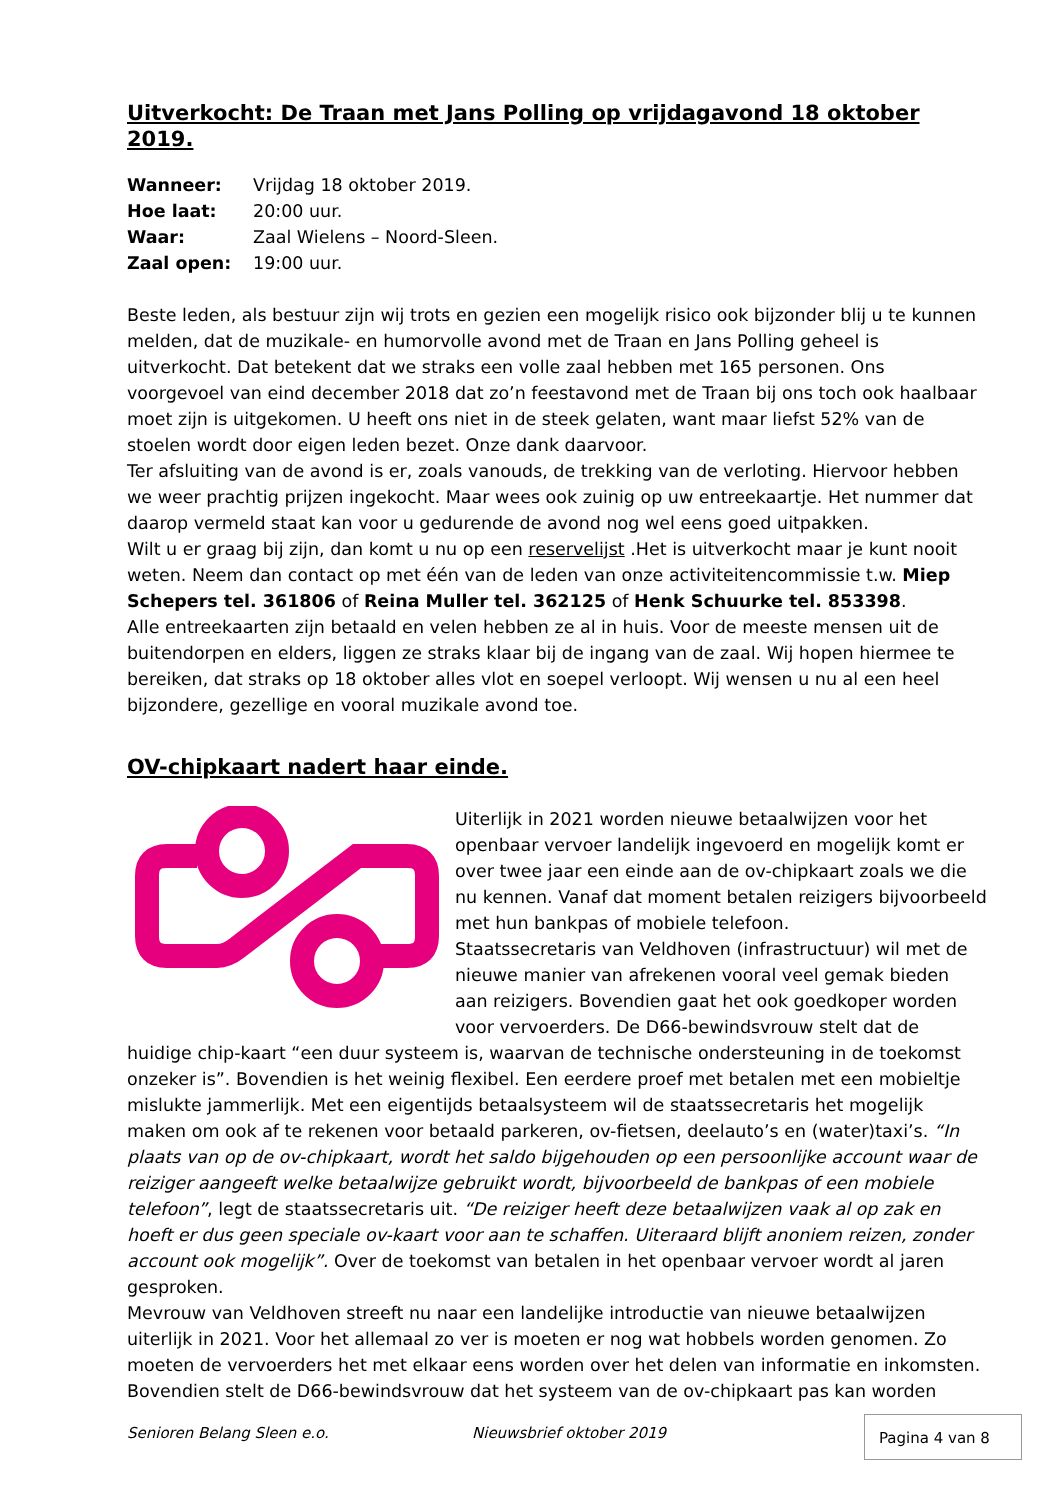Uitverkocht: De Traan met Jans Polling op vrijdagavond 18 oktober 2019.
| Wanneer: | Vrijdag 18 oktober 2019. |
| Hoe laat: | 20:00 uur. |
| Waar: | Zaal Wielens – Noord-Sleen. |
| Zaal open: | 19:00 uur. |
Beste leden, als bestuur zijn wij trots en gezien een mogelijk risico ook bijzonder blij u te kunnen melden, dat de muzikale- en humorvolle avond met de Traan en Jans Polling geheel is uitverkocht. Dat betekent dat we straks een volle zaal hebben met 165 personen. Ons voorgevoel van eind december 2018 dat zo’n feestavond met de Traan bij ons toch ook haalbaar moet zijn is uitgekomen. U heeft ons niet in de steek gelaten, want maar liefst 52% van de stoelen wordt door eigen leden bezet. Onze dank daarvoor.
Ter afsluiting van de avond is er, zoals vanouds, de trekking van de verloting. Hiervoor hebben we weer prachtig prijzen ingekocht. Maar wees ook zuinig op uw entreekaartje. Het nummer dat daarop vermeld staat kan voor u gedurende de avond nog wel eens goed uitpakken.
Wilt u er graag bij zijn, dan komt u nu op een reservelijst .Het is uitverkocht maar je kunt nooit weten. Neem dan contact op met één van de leden van onze activiteitencommissie t.w. Miep Schepers tel. 361806 of Reina Muller tel. 362125 of Henk Schuurke tel. 853398.
Alle entreekaarten zijn betaald en velen hebben ze al in huis. Voor de meeste mensen uit de buitendorpen en elders, liggen ze straks klaar bij de ingang van de zaal. Wij hopen hiermee te bereiken, dat straks op 18 oktober alles vlot en soepel verloopt. Wij wensen u nu al een heel bijzondere, gezellige en vooral muzikale avond toe.
OV-chipkaart nadert haar einde.
Uiterlijk in 2021 worden nieuwe betaalwijzen voor het openbaar vervoer landelijk ingevoerd en mogelijk komt er over twee jaar een einde aan de ov-chipkaart zoals we die nu kennen. Vanaf dat moment betalen reizigers bijvoorbeeld met hun bankpas of mobiele telefoon.
Staatssecretaris van Veldhoven (infrastructuur) wil met de nieuwe manier van afrekenen vooral veel gemak bieden aan reizigers. Bovendien gaat het ook goedkoper worden voor vervoerders. De D66-bewindsvrouw stelt dat de huidige chip-kaart “een duur systeem is, waarvan de technische ondersteuning in de toekomst onzeker is”. Bovendien is het weinig flexibel. Een eerdere proef met betalen met een mobieltje mislukte jammerlijk. Met een eigentijds betaalsysteem wil de staatssecretaris het mogelijk maken om ook af te rekenen voor betaald parkeren, ov-fietsen, deelauto’s en (water)taxi’s. “In plaats van op de ov-chipkaart, wordt het saldo bijgehouden op een persoonlijke account waar de reiziger aangeeft welke betaalwijze gebruikt wordt, bijvoorbeeld de bankpas of een mobiele telefoon”, legt de staatssecretaris uit. “De reiziger heeft deze betaalwijzen vaak al op zak en hoeft er dus geen speciale ov-kaart voor aan te schaffen. Uiteraard blijft anoniem reizen, zonder account ook mogelijk”. Over de toekomst van betalen in het openbaar vervoer wordt al jaren gesproken.
Mevrouw van Veldhoven streeft nu naar een landelijke introductie van nieuwe betaalwijzen uiterlijk in 2021. Voor het allemaal zo ver is moeten er nog wat hobbels worden genomen. Zo moeten de vervoerders het met elkaar eens worden over het delen van informatie en inkomsten. Bovendien stelt de D66-bewindsvrouw dat het systeem van de ov-chipkaart pas kan worden
Senioren Belang Sleen e.o. Nieuwsbrief oktober 2019 Pagina 4 van 8